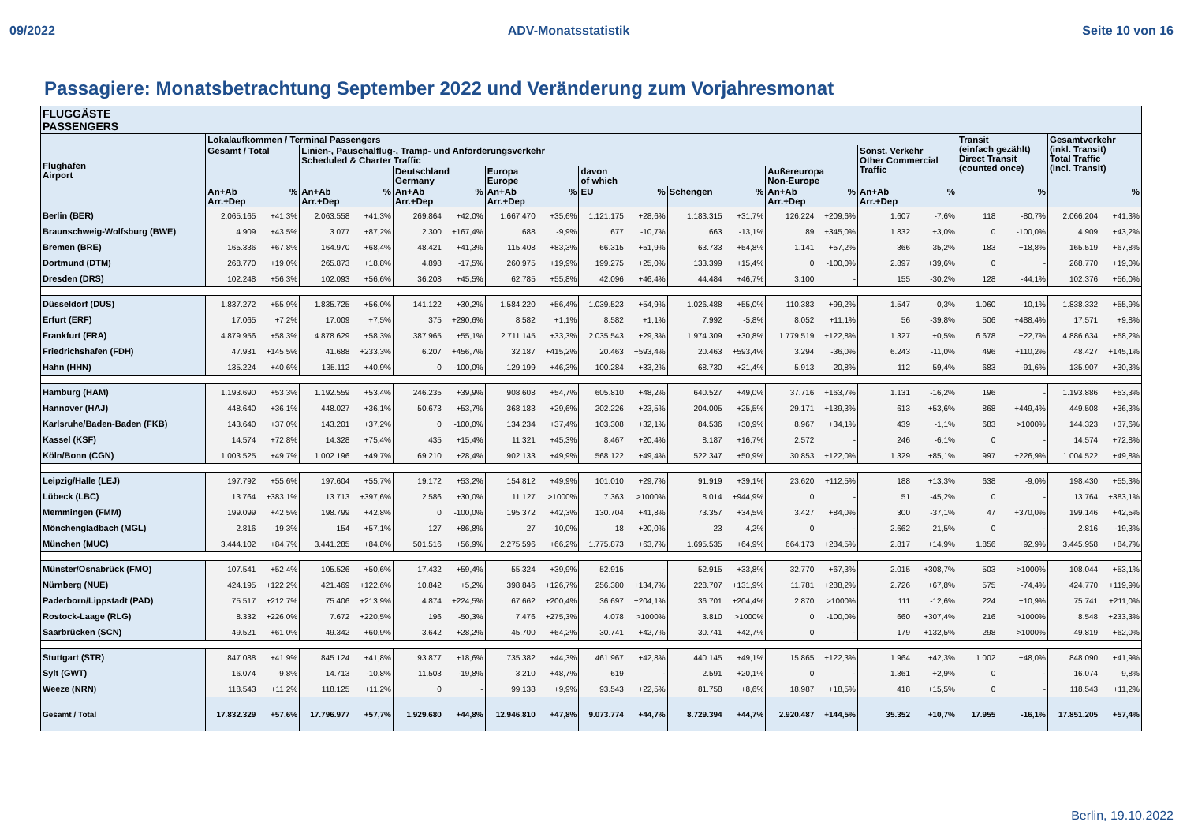09/2022 ADV-Monatsstatistik Seite 10 von 16
Passagiere: Monatsbetrachtung September 2022 und Veränderung zum Vorjahresmonat
| FLUGGÄSTE PASSENGERS | | | | | | | | | | | | | | | | | | | | |
| --- | --- | --- | --- | --- | --- | --- | --- | --- | --- | --- | --- | --- | --- | --- | --- | --- | --- | --- | --- | --- |
| Flughafen Airport | Lokalaufkommen / Terminal Passengers | | | | | | | | | | | | | | | | Transit (einfach gezählt) Direct Transit (counted once) | | Gesamtverkehr (inkl. Transit) Total Traffic (incl. Transit) | |
| | Gesamt / Total | | Linien-, Pauschalflug-, Tramp- und Anforderungsverkehr Scheduled & Charter Traffic | | | | | | | | | | | | Sonst. Verkehr Other Commercial Traffic | | | | | |
| | | | | | Deutschland Germany | | Europa Europe | | davon of which | | | | Außereuropa Non-Europe | | | | | | | |
| | An+Ab Arr.+Dep | % | An+Ab Arr.+Dep | % | An+Ab Arr.+Dep | % | An+Ab Arr.+Dep | % | EU | % | Schengen | % | An+Ab Arr.+Dep | % | An+Ab Arr.+Dep | % | | % | | % |
| Berlin (BER) | 2.065.165 | +41,3% | 2.063.558 | +41,3% | 269.864 | +42,0% | 1.667.470 | +35,6% | 1.121.175 | +28,6% | 1.183.315 | +31,7% | 126.224 | +209,6% | 1.607 | -7,6% | 118 | -80,7% | 2.066.204 | +41,3% |
| Braunschweig-Wolfsburg (BWE) | 4.909 | +43,5% | 3.077 | +87,2% | 2.300 | +167,4% | 688 | -9,9% | 677 | -10,7% | 663 | -13,1% | 89 | +345,0% | 1.832 | +3,0% | 0 | -100,0% | 4.909 | +43,2% |
| Bremen (BRE) | 165.336 | +67,8% | 164.970 | +68,4% | 48.421 | +41,3% | 115.408 | +83,3% | 66.315 | +51,9% | 63.733 | +54,8% | 1.141 | +57,2% | 366 | -35,2% | 183 | +18,8% | 165.519 | +67,8% |
| Dortmund (DTM) | 268.770 | +19,0% | 265.873 | +18,8% | 4.898 | -17,5% | 260.975 | +19,9% | 199.275 | +25,0% | 133.399 | +15,4% | 0 | -100,0% | 2.897 | +39,6% | 0 | - | 268.770 | +19,0% |
| Dresden (DRS) | 102.248 | +56,3% | 102.093 | +56,6% | 36.208 | +45,5% | 62.785 | +55,8% | 42.096 | +46,4% | 44.484 | +46,7% | 3.100 | - | 155 | -30,2% | 128 | -44,1% | 102.376 | +56,0% |
| Düsseldorf (DUS) | 1.837.272 | +55,9% | 1.835.725 | +56,0% | 141.122 | +30,2% | 1.584.220 | +56,4% | 1.039.523 | +54,9% | 1.026.488 | +55,0% | 110.383 | +99,2% | 1.547 | -0,3% | 1.060 | -10,1% | 1.838.332 | +55,9% |
| Erfurt (ERF) | 17.065 | +7,2% | 17.009 | +7,5% | 375 | +290,6% | 8.582 | +1,1% | 8.582 | +1,1% | 7.992 | -5,8% | 8.052 | +11,1% | 56 | -39,8% | 506 | +488,4% | 17.571 | +9,8% |
| Frankfurt (FRA) | 4.879.956 | +58,3% | 4.878.629 | +58,3% | 387.965 | +55,1% | 2.711.145 | +33,3% | 2.035.543 | +29,3% | 1.974.309 | +30,8% | 1.779.519 | +122,8% | 1.327 | +0,5% | 6.678 | +22,7% | 4.886.634 | +58,2% |
| Friedrichshafen (FDH) | 47.931 | +145,5% | 41.688 | +233,3% | 6.207 | +456,7% | 32.187 | +415,2% | 20.463 | +593,4% | 20.463 | +593,4% | 3.294 | -36,0% | 6.243 | -11,0% | 496 | +110,2% | 48.427 | +145,1% |
| Hahn (HHN) | 135.224 | +40,6% | 135.112 | +40,9% | 0 | -100,0% | 129.199 | +46,3% | 100.284 | +33,2% | 68.730 | +21,4% | 5.913 | -20,8% | 112 | -59,4% | 683 | -91,6% | 135.907 | +30,3% |
| Hamburg (HAM) | 1.193.690 | +53,3% | 1.192.559 | +53,4% | 246.235 | +39,9% | 908.608 | +54,7% | 605.810 | +48,2% | 640.527 | +49,0% | 37.716 | +163,7% | 1.131 | -16,2% | 196 | - | 1.193.886 | +53,3% |
| Hannover (HAJ) | 448.640 | +36,1% | 448.027 | +36,1% | 50.673 | +53,7% | 368.183 | +29,6% | 202.226 | +23,5% | 204.005 | +25,5% | 29.171 | +139,3% | 613 | +53,6% | 868 | +449,4% | 449.508 | +36,3% |
| Karlsruhe/Baden-Baden (FKB) | 143.640 | +37,0% | 143.201 | +37,2% | 0 | -100,0% | 134.234 | +37,4% | 103.308 | +32,1% | 84.536 | +30,9% | 8.967 | +34,1% | 439 | -1,1% | 683 | >1000% | 144.323 | +37,6% |
| Kassel (KSF) | 14.574 | +72,8% | 14.328 | +75,4% | 435 | +15,4% | 11.321 | +45,3% | 8.467 | +20,4% | 8.187 | +16,7% | 2.572 | - | 246 | -6,1% | 0 | - | 14.574 | +72,8% |
| Köln/Bonn (CGN) | 1.003.525 | +49,7% | 1.002.196 | +49,7% | 69.210 | +28,4% | 902.133 | +49,9% | 568.122 | +49,4% | 522.347 | +50,9% | 30.853 | +122,0% | 1.329 | +85,1% | 997 | +226,9% | 1.004.522 | +49,8% |
| Leipzig/Halle (LEJ) | 197.792 | +55,6% | 197.604 | +55,7% | 19.172 | +53,2% | 154.812 | +49,9% | 101.010 | +29,7% | 91.919 | +39,1% | 23.620 | +112,5% | 188 | +13,3% | 638 | -9,0% | 198.430 | +55,3% |
| Lübeck (LBC) | 13.764 | +383,1% | 13.713 | +397,6% | 2.586 | +30,0% | 11.127 | >1000% | 7.363 | >1000% | 8.014 | +944,9% | 0 | - | 51 | -45,2% | 0 | - | 13.764 | +383,1% |
| Memmingen (FMM) | 199.099 | +42,5% | 198.799 | +42,8% | 0 | -100,0% | 195.372 | +42,3% | 130.704 | +41,8% | 73.357 | +34,5% | 3.427 | +84,0% | 300 | -37,1% | 47 | +370,0% | 199.146 | +42,5% |
| Mönchengladbach (MGL) | 2.816 | -19,3% | 154 | +57,1% | 127 | +86,8% | 27 | -10,0% | 18 | +20,0% | 23 | -4,2% | 0 | - | 2.662 | -21,5% | 0 | - | 2.816 | -19,3% |
| München (MUC) | 3.444.102 | +84,7% | 3.441.285 | +84,8% | 501.516 | +56,9% | 2.275.596 | +66,2% | 1.775.873 | +63,7% | 1.695.535 | +64,9% | 664.173 | +284,5% | 2.817 | +14,9% | 1.856 | +92,9% | 3.445.958 | +84,7% |
| Münster/Osnabrück (FMO) | 107.541 | +52,4% | 105.526 | +50,6% | 17.432 | +59,4% | 55.324 | +39,9% | 52.915 | - | 52.915 | +33,8% | 32.770 | +67,3% | 2.015 | +308,7% | 503 | >1000% | 108.044 | +53,1% |
| Nürnberg (NUE) | 424.195 | +122,2% | 421.469 | +122,6% | 10.842 | +5,2% | 398.846 | +126,7% | 256.380 | +134,7% | 228.707 | +131,9% | 11.781 | +288,2% | 2.726 | +67,8% | 575 | -74,4% | 424.770 | +119,9% |
| Paderborn/Lippstadt (PAD) | 75.517 | +212,7% | 75.406 | +213,9% | 4.874 | +224,5% | 67.662 | +200,4% | 36.697 | +204,1% | 36.701 | +204,4% | 2.870 | >1000% | 111 | -12,6% | 224 | +10,9% | 75.741 | +211,0% |
| Rostock-Laage (RLG) | 8.332 | +226,0% | 7.672 | +220,5% | 196 | -50,3% | 7.476 | +275,3% | 4.078 | >1000% | 3.810 | >1000% | 0 | -100,0% | 660 | +307,4% | 216 | >1000% | 8.548 | +233,3% |
| Saarbrücken (SCN) | 49.521 | +61,0% | 49.342 | +60,9% | 3.642 | +28,2% | 45.700 | +64,2% | 30.741 | +42,7% | 30.741 | +42,7% | 0 | - | 179 | +132,5% | 298 | >1000% | 49.819 | +62,0% |
| Stuttgart (STR) | 847.088 | +41,9% | 845.124 | +41,8% | 93.877 | +18,6% | 735.382 | +44,3% | 461.967 | +42,8% | 440.145 | +49,1% | 15.865 | +122,3% | 1.964 | +42,3% | 1.002 | +48,0% | 848.090 | +41,9% |
| Sylt (GWT) | 16.074 | -9,8% | 14.713 | -10,8% | 11.503 | -19,8% | 3.210 | +48,7% | 619 | - | 2.591 | +20,1% | 0 | - | 1.361 | +2,9% | 0 | - | 16.074 | -9,8% |
| Weeze (NRN) | 118.543 | +11,2% | 118.125 | +11,2% | 0 | - | 99.138 | +9,9% | 93.543 | +22,5% | 81.758 | +8,6% | 18.987 | +18,5% | 418 | +15,5% | 0 | - | 118.543 | +11,2% |
| Gesamt / Total | 17.832.329 | +57,6% | 17.796.977 | +57,7% | 1.929.680 | +44,8% | 12.946.810 | +47,8% | 9.073.774 | +44,7% | 8.729.394 | +44,7% | 2.920.487 | +144,5% | 35.352 | +10,7% | 17.955 | -16,1% | 17.851.205 | +57,4% |
Berlin, 19.10.2022